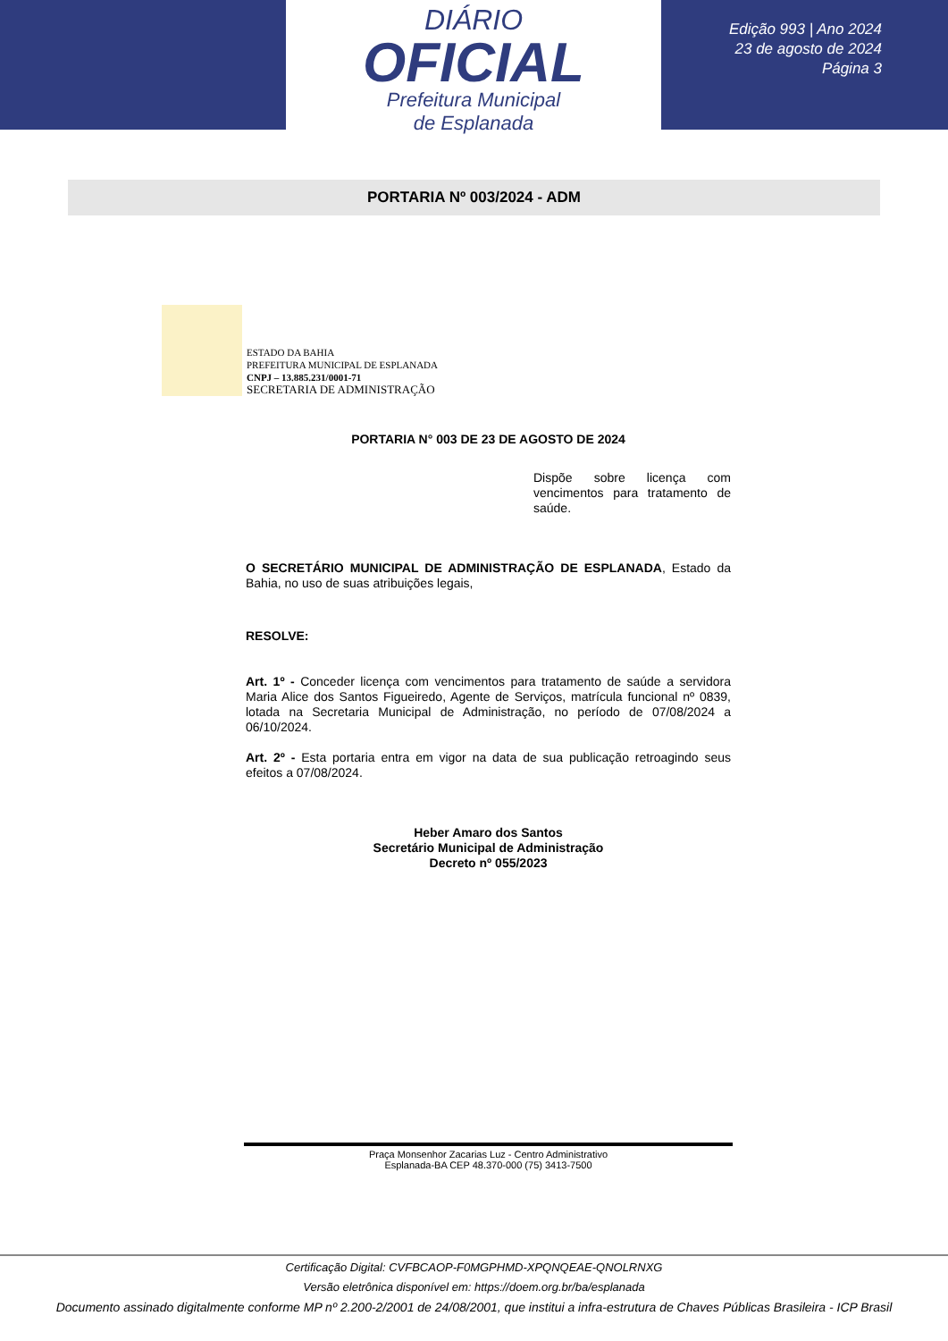DIÁRIO
OFICIAL
Prefeitura Municipal
de Esplanada
Edição 993 | Ano 2024
23 de agosto de 2024
Página 3
PORTARIA Nº 003/2024 - ADM
ESTADO DA BAHIA
PREFEITURA MUNICIPAL DE ESPLANADA
CNPJ – 13.885.231/0001-71
SECRETARIA DE ADMINISTRAÇÃO
PORTARIA N° 003 DE 23 DE AGOSTO DE 2024
Dispõe sobre licença com vencimentos para tratamento de saúde.
O SECRETÁRIO MUNICIPAL DE ADMINISTRAÇÃO DE ESPLANADA, Estado da Bahia, no uso de suas atribuições legais,
RESOLVE:
Art. 1º - Conceder licença com vencimentos para tratamento de saúde a servidora Maria Alice dos Santos Figueiredo, Agente de Serviços, matrícula funcional nº 0839, lotada na Secretaria Municipal de Administração, no período de 07/08/2024 a 06/10/2024.
Art. 2º - Esta portaria entra em vigor na data de sua publicação retroagindo seus efeitos a 07/08/2024.
Heber Amaro dos Santos
Secretário Municipal de Administração
Decreto nº 055/2023
Praça Monsenhor Zacarias Luz - Centro Administrativo
Esplanada-BA CEP 48.370-000 (75) 3413-7500
Certificação Digital: CVFBCAOP-F0MGPHMD-XPQNQEAE-QNOLRNXG
Versão eletrônica disponível em: https://doem.org.br/ba/esplanada
Documento assinado digitalmente conforme MP nº 2.200-2/2001 de 24/08/2001, que institui a infra-estrutura de Chaves Públicas Brasileira - ICP Brasil